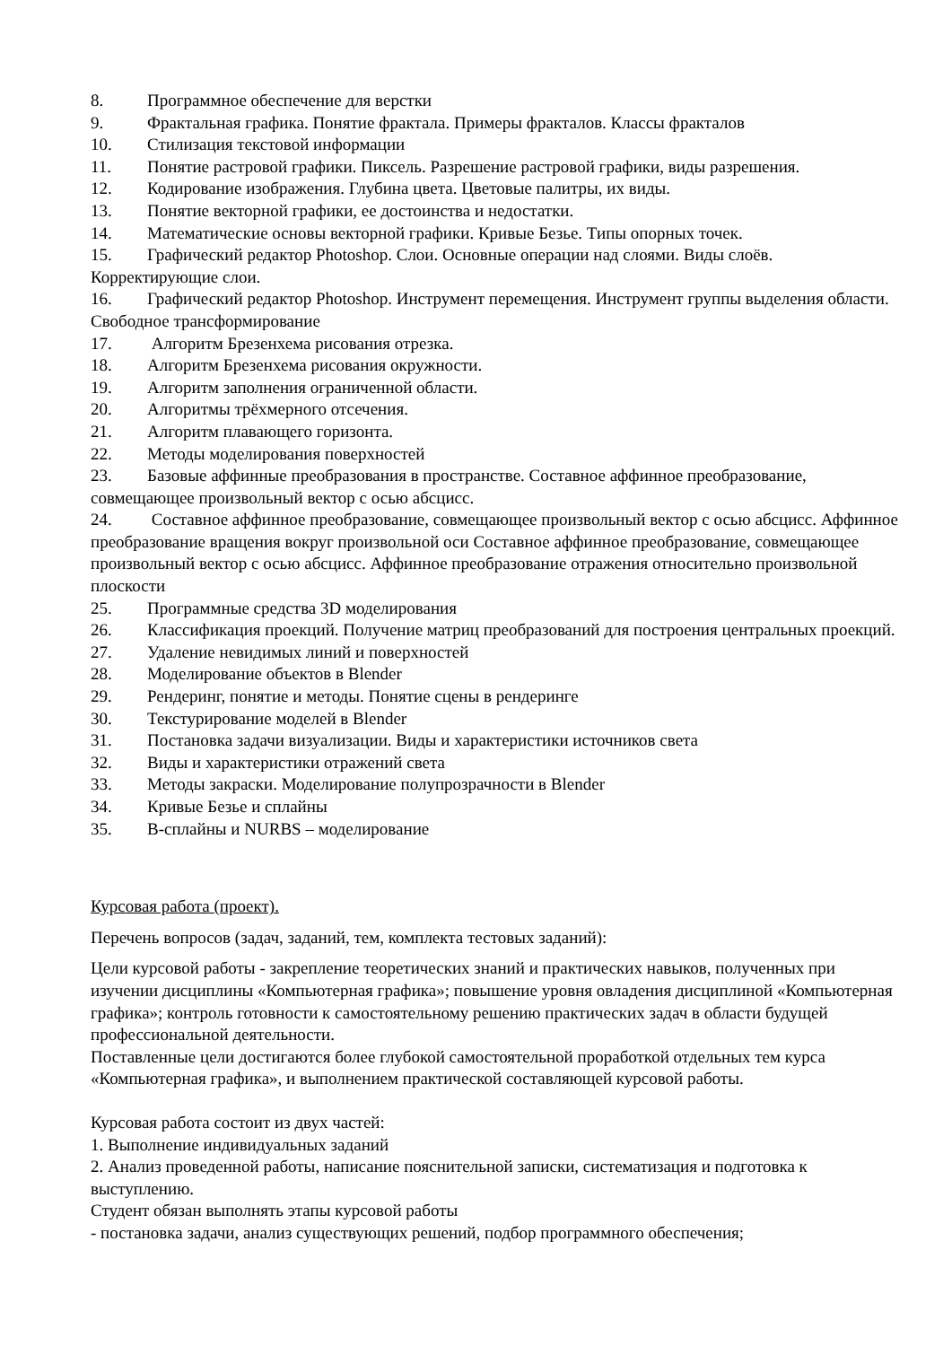8. Программное обеспечение для верстки
9. Фрактальная графика. Понятие фрактала. Примеры фракталов. Классы фракталов
10. Стилизация текстовой информации
11. Понятие растровой графики. Пиксель. Разрешение растровой графики, виды разрешения.
12. Кодирование изображения. Глубина цвета. Цветовые палитры, их виды.
13. Понятие векторной графики, ее достоинства и недостатки.
14. Математические основы векторной графики. Кривые Безье. Типы опорных точек.
15. Графический редактор Photoshop. Слои. Основные операции над слоями. Виды слоёв. Корректирующие слои.
16. Графический редактор Photoshop. Инструмент перемещения. Инструмент группы выделения области. Свободное трансформирование
17. Алгоритм Брезенхема рисования отрезка.
18. Алгоритм Брезенхема рисования окружности.
19. Алгоритм заполнения ограниченной области.
20. Алгоритмы трёхмерного отсечения.
21. Алгоритм плавающего горизонта.
22. Методы моделирования поверхностей
23. Базовые аффинные преобразования в пространстве. Составное аффинное преобразование, совмещающее произвольный вектор с осью абсцисс.
24. Составное аффинное преобразование, совмещающее произвольный вектор с осью абсцисс. Аффинное преобразование вращения вокруг произвольной оси Составное аффинное преобразование, совмещающее произвольный вектор с осью абсцисс. Аффинное преобразование отражения относительно произвольной плоскости
25. Программные средства 3D моделирования
26. Классификация проекций. Получение матриц преобразований для построения центральных проекций.
27. Удаление невидимых линий и поверхностей
28. Моделирование объектов в Blender
29. Рендеринг, понятие и методы. Понятие сцены в рендеринге
30. Текстурирование моделей в Blender
31. Постановка задачи визуализации. Виды и характеристики источников света
32. Виды и характеристики отражений света
33. Методы закраски. Моделирование полупрозрачности в Blender
34. Кривые Безье и сплайны
35. B-сплайны и NURBS – моделирование
Курсовая работа (проект).
Перечень вопросов (задач, заданий, тем, комплекта тестовых заданий):
Цели курсовой работы - закрепление теоретических знаний и практических навыков, полученных при изучении дисциплины «Компьютерная графика»; повышение уровня овладения дисциплиной «Компьютерная графика»; контроль готовности к самостоятельному решению практических задач в области будущей профессиональной деятельности.
Поставленные цели достигаются более глубокой самостоятельной проработкой отдельных тем курса «Компьютерная графика», и выполнением практической составляющей курсовой работы.
Курсовая работа состоит из двух частей:
1. Выполнение индивидуальных заданий
2. Анализ проведенной работы, написание пояснительной записки, систематизация и подготовка к выступлению.
Студент обязан выполнять этапы курсовой работы
- постановка задачи, анализ существующих решений, подбор программного обеспечения;